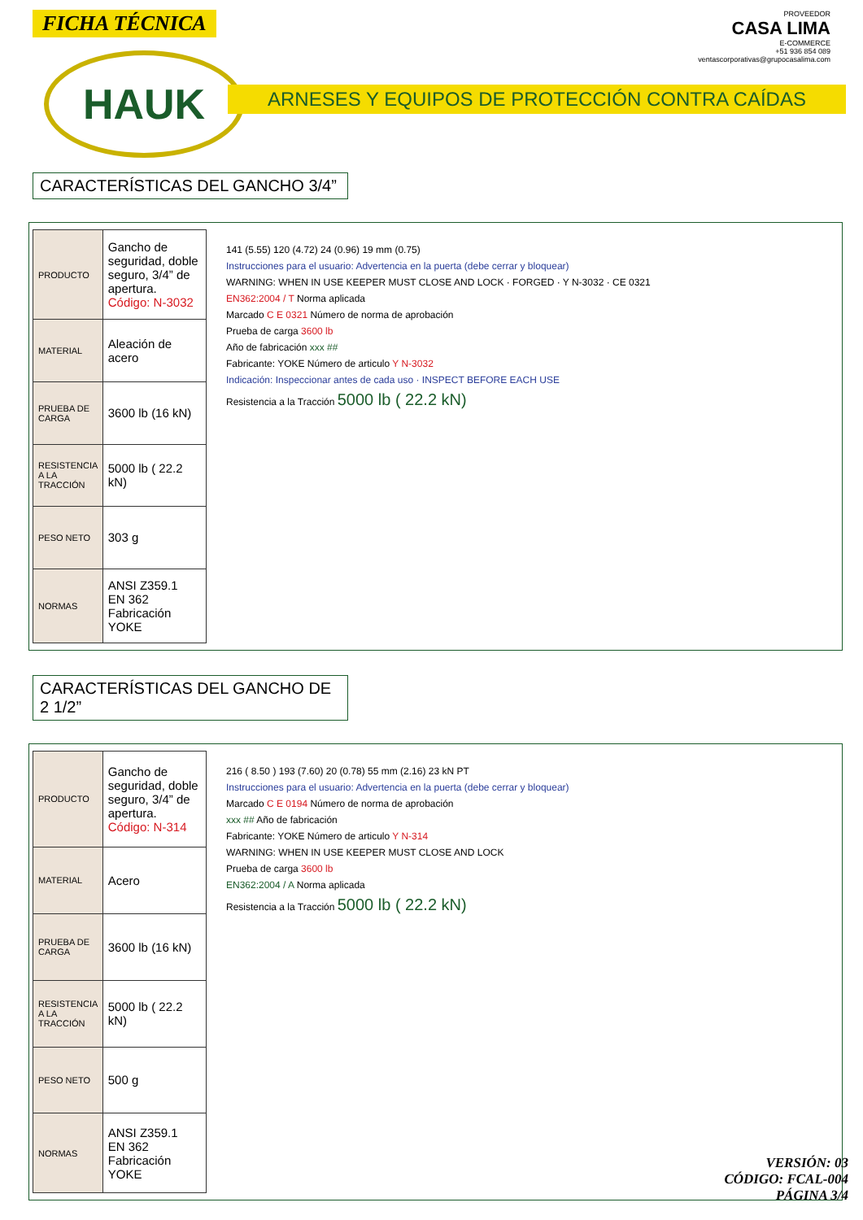FICHA TÉCNICA
PROVEEDOR
CASA LIMA
E-COMMERCE
+51 936 854 089
ventascorporativas@grupocasalima.com
HAUK ARNESES Y EQUIPOS DE PROTECCIÓN CONTRA CAÍDAS
CARACTERÍSTICAS DEL GANCHO 3/4”
| PRODUCTO | Gancho de seguridad, doble seguro, 3/4” de apertura. Código: N-3032 |
| MATERIAL | Aleación de acero |
| PRUEBA DE CARGA | 3600 lb (16 kN) |
| RESISTENCIA A LA TRACCIÓN | 5000 lb ( 22.2 kN) |
| PESO NETO | 303 g |
| NORMAS | ANSI Z359.1 EN 362 Fabricación YOKE |
141 (5.55) 120 (4.72) 24 (0.96) 19 mm (0.75)
Instrucciones para el usuario: Advertencia en la puerta (debe cerrar y bloquear)
WARNING: WHEN IN USE KEEPER MUST CLOSE AND LOCK · FORGED · Y N-3032 · CE 0321
EN362:2004 / T Norma aplicada
Marcado C E 0321 Número de norma de aprobación
Prueba de carga 3600 lb
Año de fabricación xxx ##
Fabricante: YOKE Número de articulo Y N-3032
Indicación: Inspeccionar antes de cada uso · INSPECT BEFORE EACH USE
Resistencia a la Tracción 5000 lb ( 22.2 kN)
CARACTERÍSTICAS DEL GANCHO DE 2 1/2”
| PRODUCTO | Gancho de seguridad, doble seguro, 3/4” de apertura. Código: N-314 |
| MATERIAL | Acero |
| PRUEBA DE CARGA | 3600 lb (16 kN) |
| RESISTENCIA A LA TRACCIÓN | 5000 lb ( 22.2 kN) |
| PESO NETO | 500 g |
| NORMAS | ANSI Z359.1 EN 362 Fabricación YOKE |
216 ( 8.50 ) 193 (7.60) 20 (0.78) 55 mm (2.16) 23 kN PT
Instrucciones para el usuario: Advertencia en la puerta (debe cerrar y bloquear)
Marcado C E 0194 Número de norma de aprobación
xxx ## Año de fabricación
Fabricante: YOKE Número de articulo Y N-314
WARNING: WHEN IN USE KEEPER MUST CLOSE AND LOCK
Prueba de carga 3600 lb
EN362:2004 / A Norma aplicada
Resistencia a la Tracción 5000 lb ( 22.2 kN)
VERSIÓN: 03
CÓDIGO: FCAL-004
PÁGINA 3/4